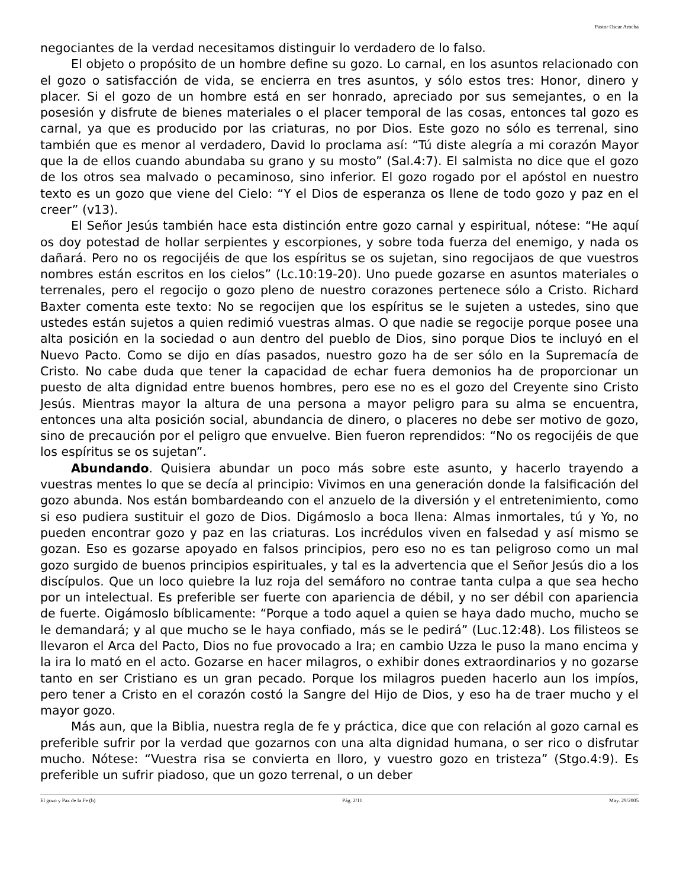Pastor Oscar Arocha
negociantes de la verdad necesitamos distinguir lo verdadero de lo falso.
El objeto o propósito de un hombre define su gozo. Lo carnal, en los asuntos relacionado con el gozo o satisfacción de vida, se encierra en tres asuntos, y sólo estos tres: Honor, dinero y placer. Si el gozo de un hombre está en ser honrado, apreciado por sus semejantes, o en la posesión y disfrute de bienes materiales o el placer temporal de las cosas, entonces tal gozo es carnal, ya que es producido por las criaturas, no por Dios. Este gozo no sólo es terrenal, sino también que es menor al verdadero, David lo proclama así: “Tú diste alegría a mi corazón Mayor que la de ellos cuando abundaba su grano y su mosto” (Sal.4:7). El salmista no dice que el gozo de los otros sea malvado o pecaminoso, sino inferior. El gozo rogado por el apóstol en nuestro texto es un gozo que viene del Cielo: “Y el Dios de esperanza os llene de todo gozo y paz en el creer” (v13).
El Señor Jesús también hace esta distinción entre gozo carnal y espiritual, nótese: “He aquí os doy potestad de hollar serpientes y escorpiones, y sobre toda fuerza del enemigo, y nada os dañará. Pero no os regocijéis de que los espíritus se os sujetan, sino regocijaos de que vuestros nombres están escritos en los cielos” (Lc.10:19-20). Uno puede gozarse en asuntos materiales o terrenales, pero el regocijo o gozo pleno de nuestro corazones pertenece sólo a Cristo. Richard Baxter comenta este texto: No se regocijen que los espíritus se le sujeten a ustedes, sino que ustedes están sujetos a quien redimió vuestras almas. O que nadie se regocije porque posee una alta posición en la sociedad o aun dentro del pueblo de Dios, sino porque Dios te incluyó en el Nuevo Pacto. Como se dijo en días pasados, nuestro gozo ha de ser sólo en la Supremacía de Cristo. No cabe duda que tener la capacidad de echar fuera demonios ha de proporcionar un puesto de alta dignidad entre buenos hombres, pero ese no es el gozo del Creyente sino Cristo Jesús. Mientras mayor la altura de una persona a mayor peligro para su alma se encuentra, entonces una alta posición social, abundancia de dinero, o placeres no debe ser motivo de gozo, sino de precaución por el peligro que envuelve. Bien fueron reprendidos: “No os regocijéis de que los espíritus se os sujetan”.
Abundando. Quisiera abundar un poco más sobre este asunto, y hacerlo trayendo a vuestras mentes lo que se decía al principio: Vivimos en una generación donde la falsificación del gozo abunda. Nos están bombardeando con el anzuelo de la diversión y el entretenimiento, como si eso pudiera sustituir el gozo de Dios. Digámoslo a boca llena: Almas inmortales, tú y Yo, no pueden encontrar gozo y paz en las criaturas. Los incrédulos viven en falsedad y así mismo se gozan. Eso es gozarse apoyado en falsos principios, pero eso no es tan peligroso como un mal gozo surgido de buenos principios espirituales, y tal es la advertencia que el Señor Jesús dio a los discípulos. Que un loco quiebre la luz roja del semáforo no contrae tanta culpa a que sea hecho por un intelectual. Es preferible ser fuerte con apariencia de débil, y no ser débil con apariencia de fuerte. Oigámoslo bíblicamente: “Porque a todo aquel a quien se haya dado mucho, mucho se le demandará; y al que mucho se le haya confiado, más se le pedirá” (Luc.12:48). Los filisteos se llevaron el Arca del Pacto, Dios no fue provocado a Ira; en cambio Uzza le puso la mano encima y la ira lo mató en el acto. Gozarse en hacer milagros, o exhibir dones extraordinarios y no gozarse tanto en ser Cristiano es un gran pecado. Porque los milagros pueden hacerlo aun los impíos, pero tener a Cristo en el corazón costó la Sangre del Hijo de Dios, y eso ha de traer mucho y el mayor gozo.
Más aun, que la Biblia, nuestra regla de fe y práctica, dice que con relación al gozo carnal es preferible sufrir por la verdad que gozarnos con una alta dignidad humana, o ser rico o disfrutar mucho. Nótese: “Vuestra risa se convierta en lloro, y vuestro gozo en tristeza” (Stgo.4:9). Es preferible un sufrir piadoso, que un gozo terrenal, o un deber
El gozo y Paz de la Fe (b) Pág. 2/11 May. 29/2005